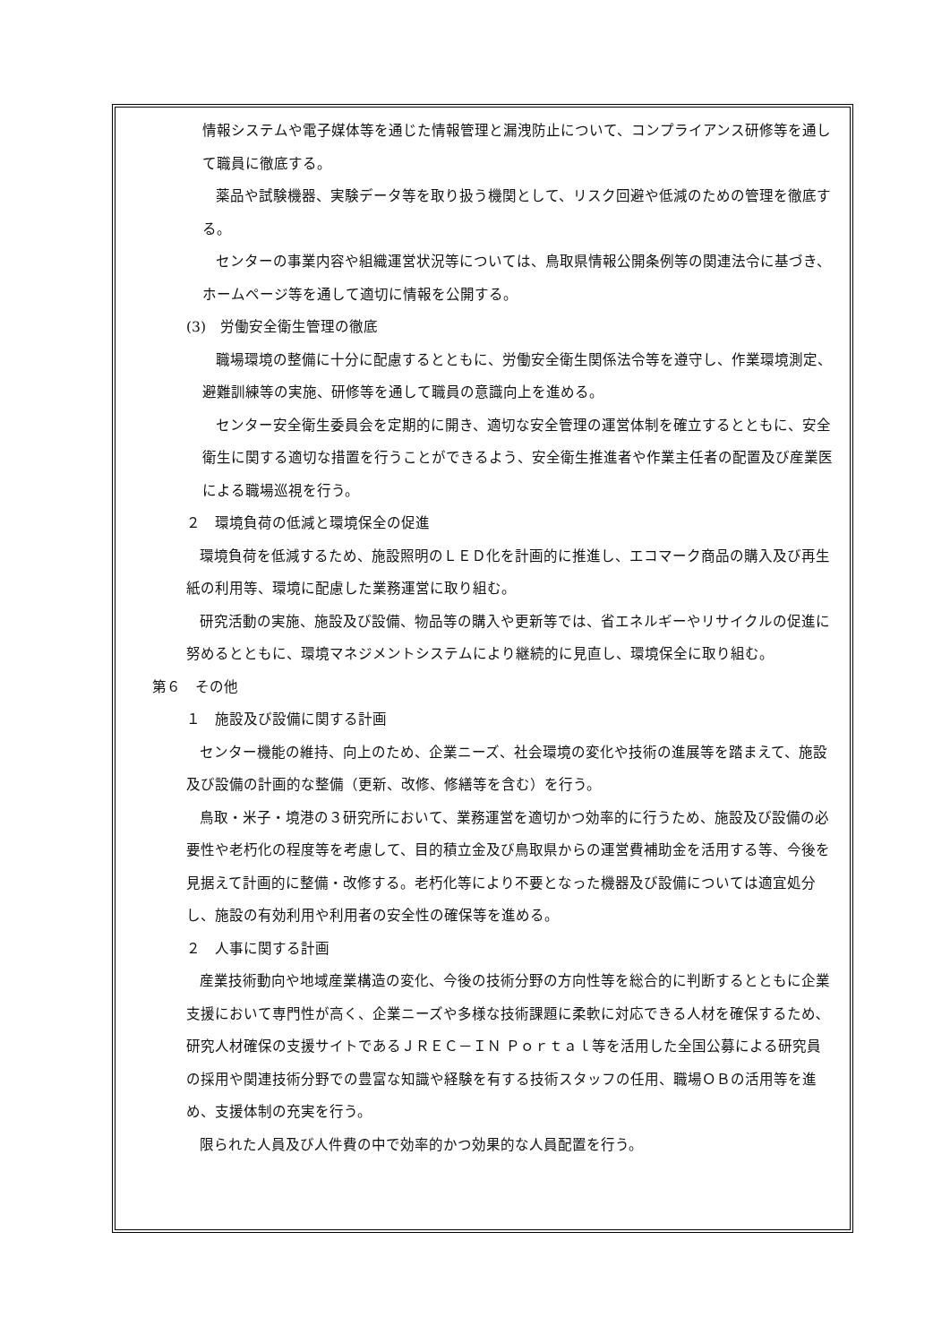情報システムや電子媒体等を通じた情報管理と漏洩防止について、コンプライアンス研修等を通して職員に徹底する。
薬品や試験機器、実験データ等を取り扱う機関として、リスク回避や低減のための管理を徹底する。
センターの事業内容や組織運営状況等については、鳥取県情報公開条例等の関連法令に基づき、ホームページ等を通して適切に情報を公開する。
(3)　労働安全衛生管理の徹底
職場環境の整備に十分に配慮するとともに、労働安全衛生関係法令等を遵守し、作業環境測定、避難訓練等の実施、研修等を通して職員の意識向上を進める。
センター安全衛生委員会を定期的に開き、適切な安全管理の運営体制を確立するとともに、安全衛生に関する適切な措置を行うことができるよう、安全衛生推進者や作業主任者の配置及び産業医による職場巡視を行う。
２　環境負荷の低減と環境保全の促進
環境負荷を低減するため、施設照明のＬＥＤ化を計画的に推進し、エコマーク商品の購入及び再生紙の利用等、環境に配慮した業務運営に取り組む。
研究活動の実施、施設及び設備、物品等の購入や更新等では、省エネルギーやリサイクルの促進に努めるとともに、環境マネジメントシステムにより継続的に見直し、環境保全に取り組む。
第６　その他
１　施設及び設備に関する計画
センター機能の維持、向上のため、企業ニーズ、社会環境の変化や技術の進展等を踏まえて、施設及び設備の計画的な整備（更新、改修、修繕等を含む）を行う。
鳥取・米子・境港の３研究所において、業務運営を適切かつ効率的に行うため、施設及び設備の必要性や老朽化の程度等を考慮して、目的積立金及び鳥取県からの運営費補助金を活用する等、今後を見据えて計画的に整備・改修する。老朽化等により不要となった機器及び設備については適宜処分し、施設の有効利用や利用者の安全性の確保等を進める。
２　人事に関する計画
産業技術動向や地域産業構造の変化、今後の技術分野の方向性等を総合的に判断するとともに企業支援において専門性が高く、企業ニーズや多様な技術課題に柔軟に対応できる人材を確保するため､研究人材確保の支援サイトであるＪＲＥＣ－ＩＮ Ｐｏｒｔａｌ等を活用した全国公募による研究員の採用や関連技術分野での豊富な知識や経験を有する技術スタッフの任用、職場ＯＢの活用等を進め、支援体制の充実を行う。
限られた人員及び人件費の中で効率的かつ効果的な人員配置を行う。